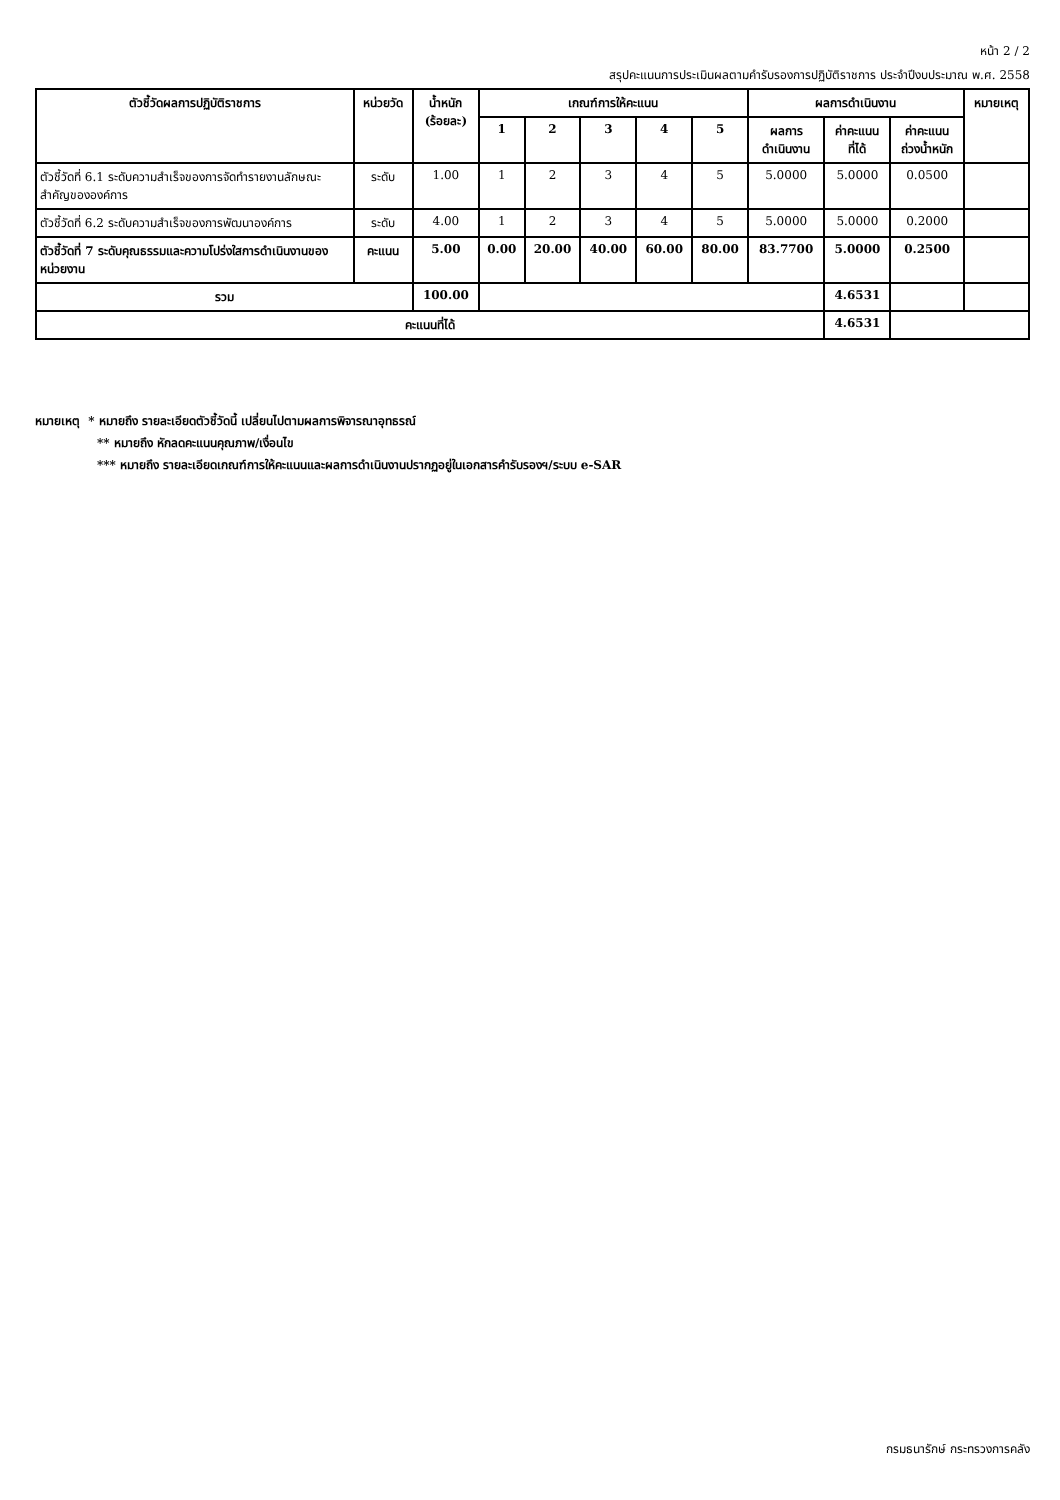หน้า 2 / 2
สรุปคะแนนการประเมินผลตามคำรับรองการปฏิบัติราชการ ประจำปีงบประมาณ พ.ศ. 2558
| ตัวชี้วัดผลการปฏิบัติราชการ | หน่วยวัด | น้ำหนัก (ร้อยละ) | เกณฑ์การให้คะแนน | | | | | ผลการดำเนินงาน | | | หมายเหตุ |
| --- | --- | --- | --- | --- | --- | --- | --- | --- | --- | --- | --- |
| | | | 1 | 2 | 3 | 4 | 5 | ผลการ ดำเนินงาน | ค่าคะแนน ที่ได้ | ค่าคะแนน ถ่วงน้ำหนัก | |
| ตัวชี้วัดที่ 6.1 ระดับความสำเร็จของการจัดทำรายงานลักษณะสำคัญขององค์การ | ระดับ | 1.00 | 1 | 2 | 3 | 4 | 5 | 5.0000 | 5.0000 | 0.0500 | |
| ตัวชี้วัดที่ 6.2 ระดับความสำเร็จของการพัฒนาองค์การ | ระดับ | 4.00 | 1 | 2 | 3 | 4 | 5 | 5.0000 | 5.0000 | 0.2000 | |
| ตัวชี้วัดที่ 7 ระดับคุณธรรมและความโปร่งใสการดำเนินงานของหน่วยงาน | คะแนน | 5.00 | 0.00 | 20.00 | 40.00 | 60.00 | 80.00 | 83.7700 | 5.0000 | 0.2500 | |
| รวม | | 100.00 | | | | | | | 4.6531 | | |
| คะแนนที่ได้ | | | | | | | | | 4.6531 | | |
หมายเหตุ * หมายถึง รายละเอียดตัวชี้วัดนี้ เปลี่ยนไปตามผลการพิจารณาอุทธรณ์
** หมายถึง หักลดคะแนนคุณภาพ/เงื่อนไข
*** หมายถึง รายละเอียดเกณฑ์การให้คะแนนและผลการดำเนินงานปรากฏอยู่ในเอกสารคำรับรองฯ/ระบบ e-SAR
กรมธนารักษ์ กระทรวงการคลัง